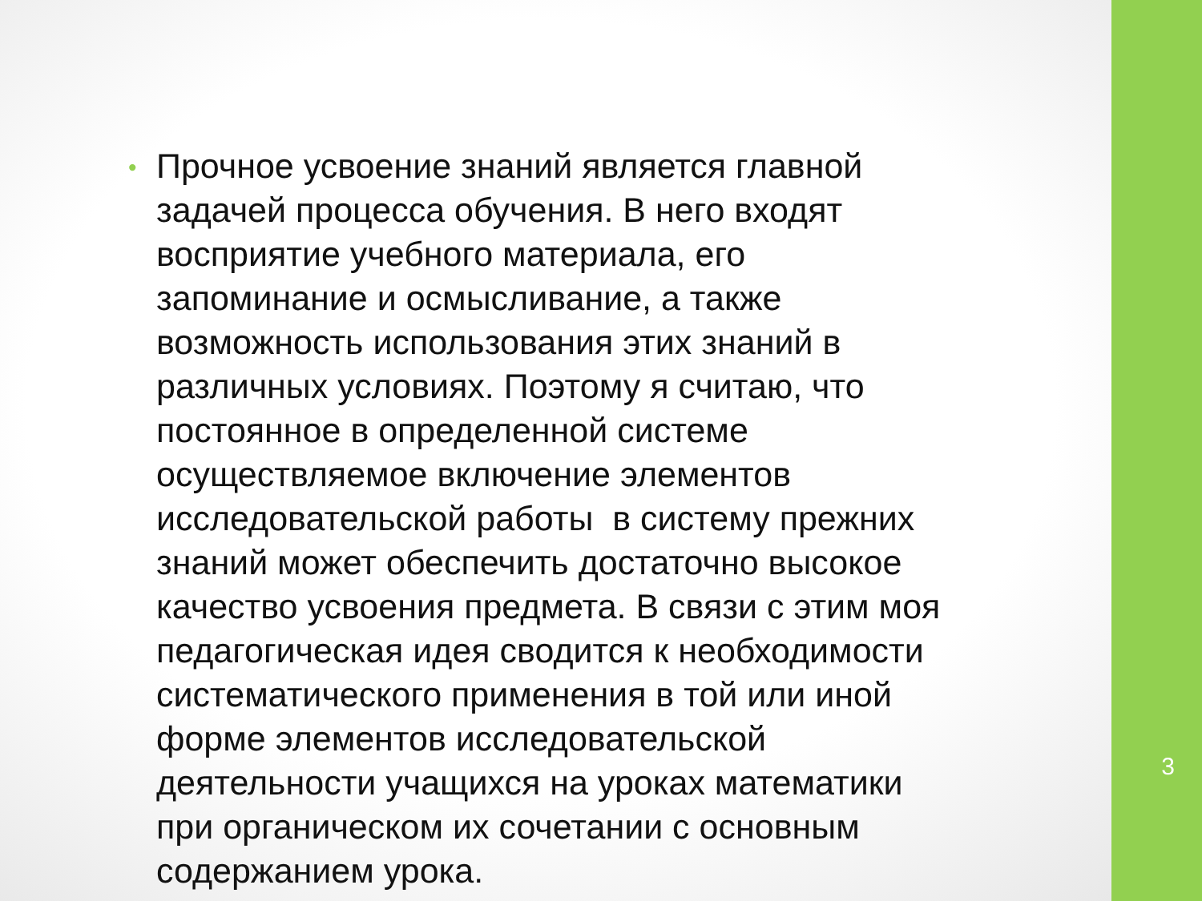•
Прочное усвоение знаний является главной
задачей процесса обучения. В него входят
восприятие учебного материала, его
запоминание и осмысливание, а также
возможность использования этих знаний в
различных условиях. Поэтому я считаю, что
постоянное в определенной системе
осуществляемое включение элементов
исследовательской работы в систему прежних
знаний может обеспечить достаточно высокое
качество усвоения предмета. В связи с этим моя
педагогическая идея сводится к необходимости
систематического применения в той или иной
форме элементов исследовательской
деятельности учащихся на уроках математики
при органическом их сочетании с основным
содержанием урока.
3